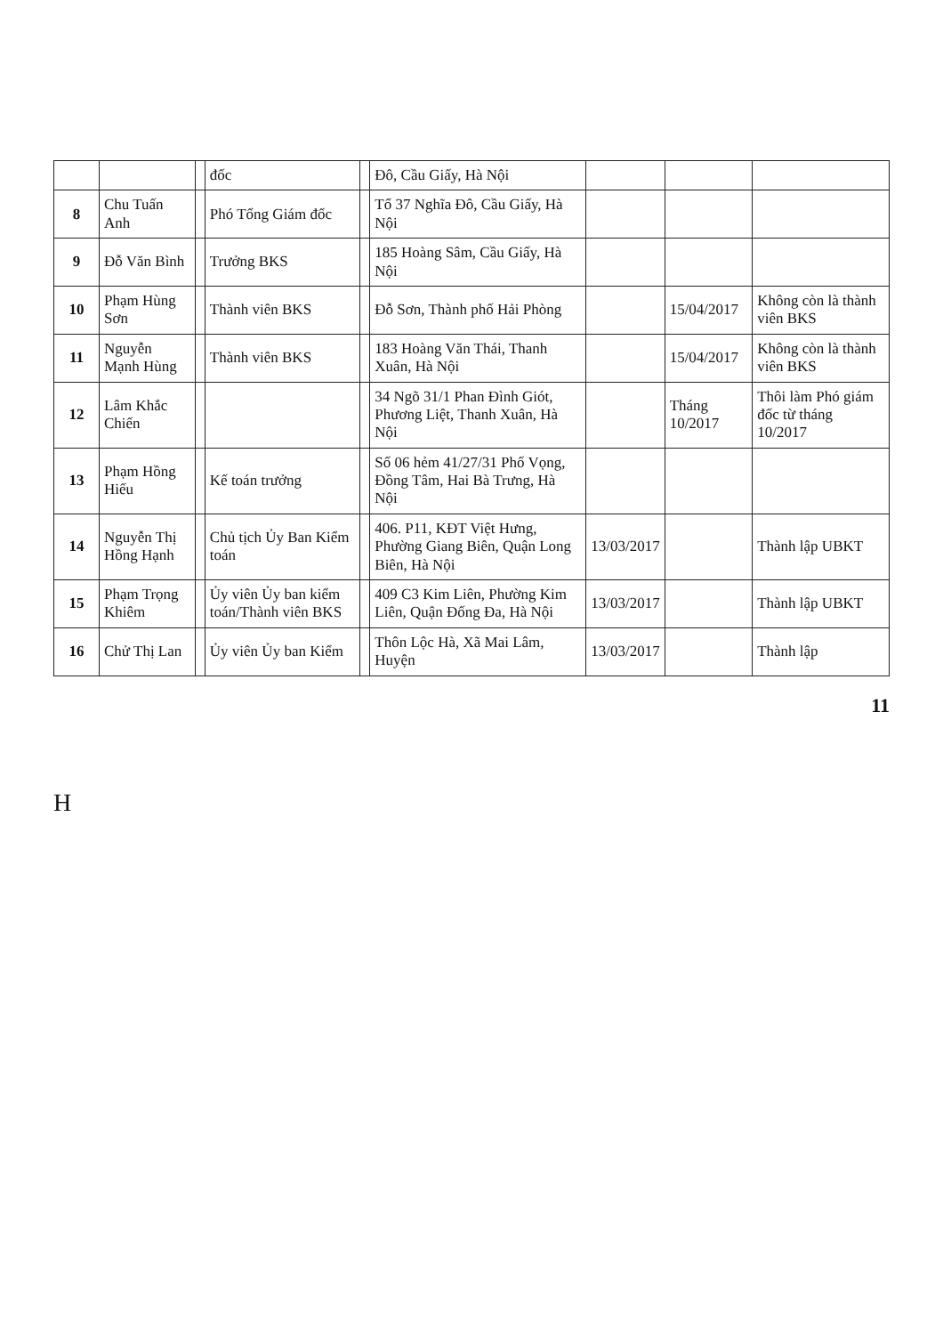| | | | đốc | | Đô, Cầu Giấy, Hà Nội | | | |
| 8 | Chu Tuấn Anh | | Phó Tổng Giám đốc | | Tổ 37 Nghĩa Đô, Cầu Giấy, Hà Nội | | | |
| 9 | Đỗ Văn Bình | | Trưởng BKS | | 185 Hoàng Sâm, Cầu Giấy, Hà Nội | | | |
| 10 | Phạm Hùng Sơn | | Thành viên BKS | | Đỗ Sơn, Thành phố Hải Phòng | | 15/04/2017 | Không còn là thành viên BKS |
| 11 | Nguyễn Mạnh Hùng | | Thành viên BKS | | 183 Hoàng Văn Thái, Thanh Xuân, Hà Nội | | 15/04/2017 | Không còn là thành viên BKS |
| 12 | Lâm Khắc Chiến | | | | 34 Ngõ 31/1 Phan Đình Giót, Phương Liệt, Thanh Xuân, Hà Nội | | Tháng 10/2017 | Thôi làm Phó giám đốc từ tháng 10/2017 |
| 13 | Phạm Hồng Hiếu | | Kế toán trưởng | | Số 06 hẻm 41/27/31 Phố Vọng, Đồng Tâm, Hai Bà Trưng, Hà Nội | | | |
| 14 | Nguyễn Thị Hồng Hạnh | | Chủ tịch Ủy Ban Kiểm toán | | 406. P11, KĐT Việt Hưng, Phường Giang Biên, Quận Long Biên, Hà Nội | 13/03/2017 | | Thành lập UBKT |
| 15 | Phạm Trọng Khiêm | | Ủy viên Ủy ban kiểm toán/Thành viên BKS | | 409 C3 Kim Liên, Phường Kim Liên, Quận Đống Đa, Hà Nội | 13/03/2017 | | Thành lập UBKT |
| 16 | Chử Thị Lan | | Ủy viên Ủy ban Kiểm | | Thôn Lộc Hà, Xã Mai Lâm, Huyện | 13/03/2017 | | Thành lập |
11
H